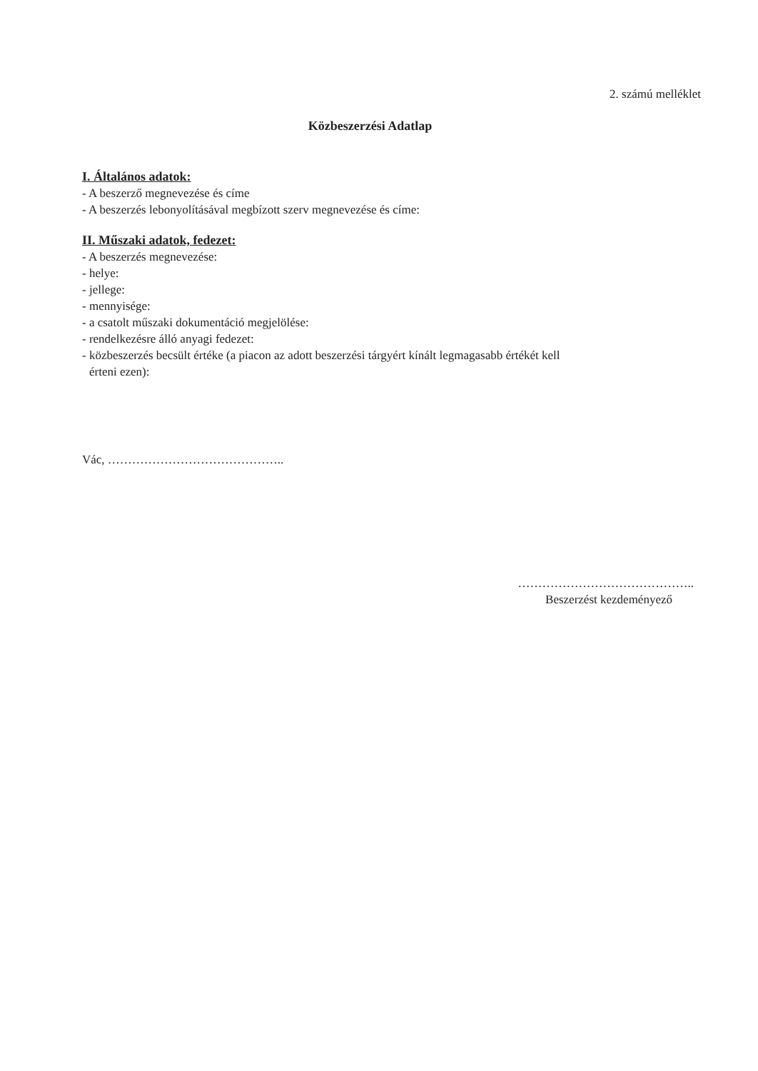2. számú melléklet
Közbeszerzési Adatlap
I. Általános adatok:
- A beszerző megnevezése és címe
- A beszerzés lebonyolításával megbízott szerv megnevezése és címe:
II. Műszaki adatok, fedezet:
- A beszerzés megnevezése:
- helye:
- jellege:
- mennyisége:
- a csatolt műszaki dokumentáció megjelölése:
- rendelkezésre álló anyagi fedezet:
- közbeszerzés becsült értéke (a piacon az adott beszerzési tárgyért kínált legmagasabb értékét kell
érteni ezen):
Vác, ……………………………………..
……………………………………..
Beszerzést kezdeményező